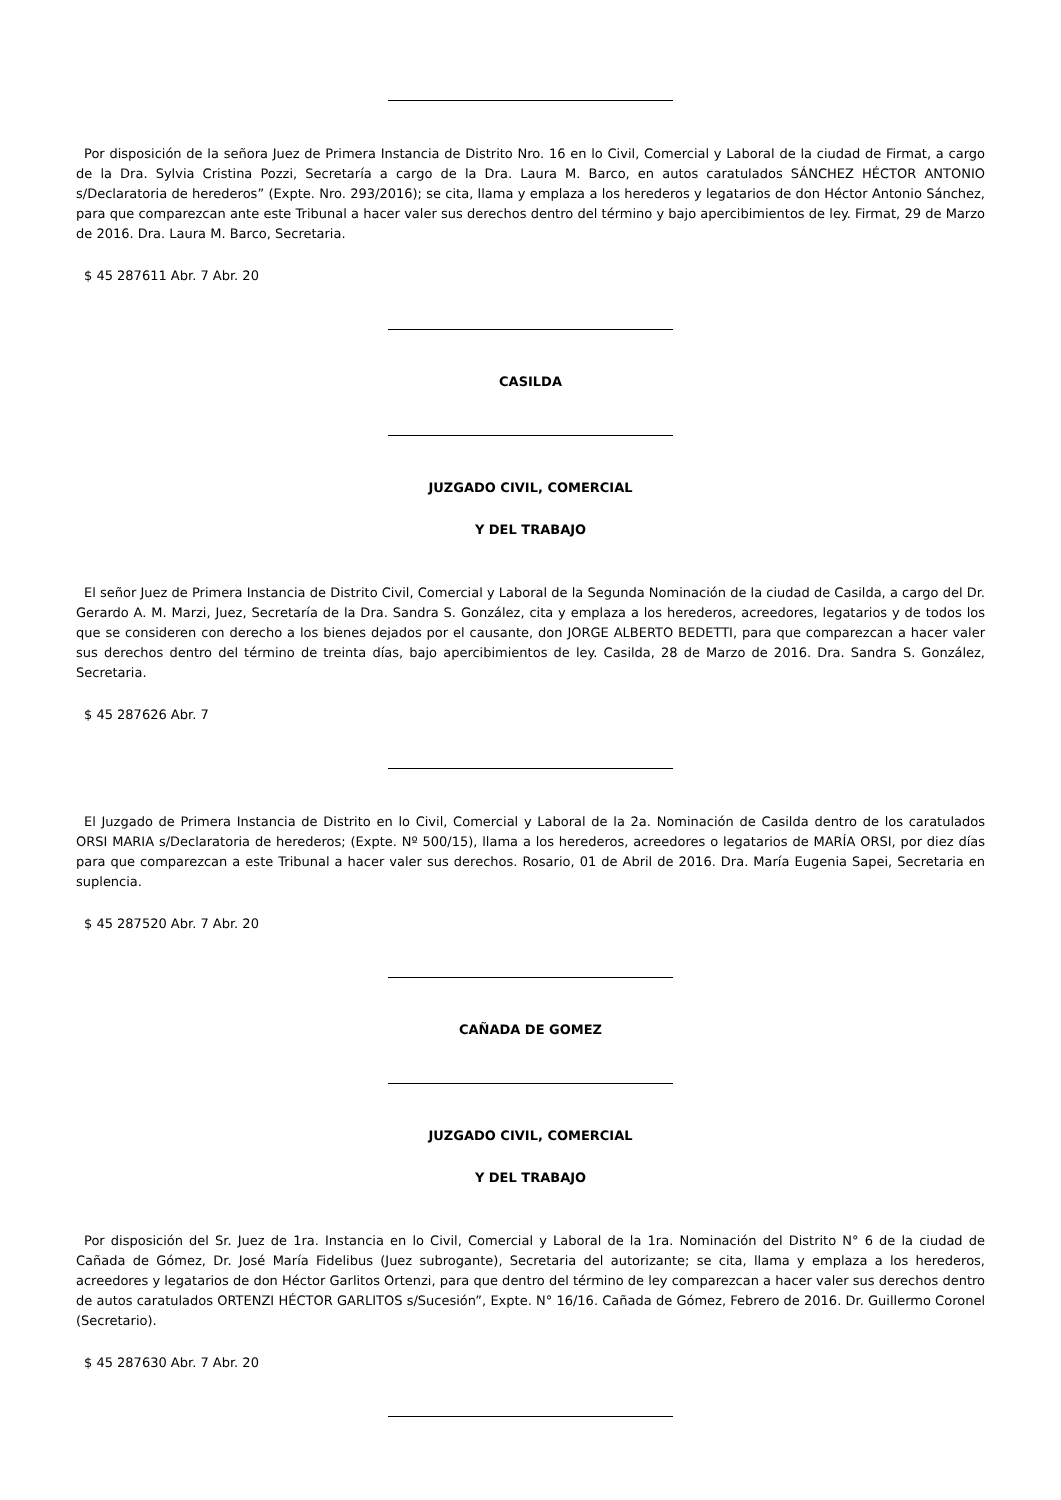Por disposición de la señora Juez de Primera Instancia de Distrito Nro. 16 en lo Civil, Comercial y Laboral de la ciudad de Firmat, a cargo de la Dra. Sylvia Cristina Pozzi, Secretaría a cargo de la Dra. Laura M. Barco, en autos caratulados SÁNCHEZ HÉCTOR ANTONIO s/Declaratoria de herederos” (Expte. Nro. 293/2016); se cita, llama y emplaza a los herederos y legatarios de don Héctor Antonio Sánchez, para que comparezcan ante este Tribunal a hacer valer sus derechos dentro del término y bajo apercibimientos de ley. Firmat, 29 de Marzo de 2016. Dra. Laura M. Barco, Secretaria.
$ 45 287611 Abr. 7 Abr. 20
CASILDA
JUZGADO CIVIL, COMERCIAL
Y DEL TRABAJO
El señor Juez de Primera Instancia de Distrito Civil, Comercial y Laboral de la Segunda Nominación de la ciudad de Casilda, a cargo del Dr. Gerardo A. M. Marzi, Juez, Secretaría de la Dra. Sandra S. González, cita y emplaza a los herederos, acreedores, legatarios y de todos los que se consideren con derecho a los bienes dejados por el causante, don JORGE ALBERTO BEDETTI, para que comparezcan a hacer valer sus derechos dentro del término de treinta días, bajo apercibimientos de ley. Casilda, 28 de Marzo de 2016. Dra. Sandra S. González, Secretaria.
$ 45 287626 Abr. 7
El Juzgado de Primera Instancia de Distrito en lo Civil, Comercial y Laboral de la 2a. Nominación de Casilda dentro de los caratulados ORSI MARIA s/Declaratoria de herederos; (Expte. Nº 500/15), llama a los herederos, acreedores o legatarios de MARÍA ORSI, por diez días para que comparezcan a este Tribunal a hacer valer sus derechos. Rosario, 01 de Abril de 2016. Dra. María Eugenia Sapei, Secretaria en suplencia.
$ 45 287520 Abr. 7 Abr. 20
CAÑADA DE GOMEZ
JUZGADO CIVIL, COMERCIAL
Y DEL TRABAJO
Por disposición del Sr. Juez de 1ra. Instancia en lo Civil, Comercial y Laboral de la 1ra. Nominación del Distrito N° 6 de la ciudad de Cañada de Gómez, Dr. José María Fidelibus (Juez subrogante), Secretaria del autorizante; se cita, llama y emplaza a los herederos, acreedores y legatarios de don Héctor Garlitos Ortenzi, para que dentro del término de ley comparezcan a hacer valer sus derechos dentro de autos caratulados ORTENZI HÉCTOR GARLITOS s/Sucesión”, Expte. N° 16/16. Cañada de Gómez, Febrero de 2016. Dr. Guillermo Coronel (Secretario).
$ 45 287630 Abr. 7 Abr. 20